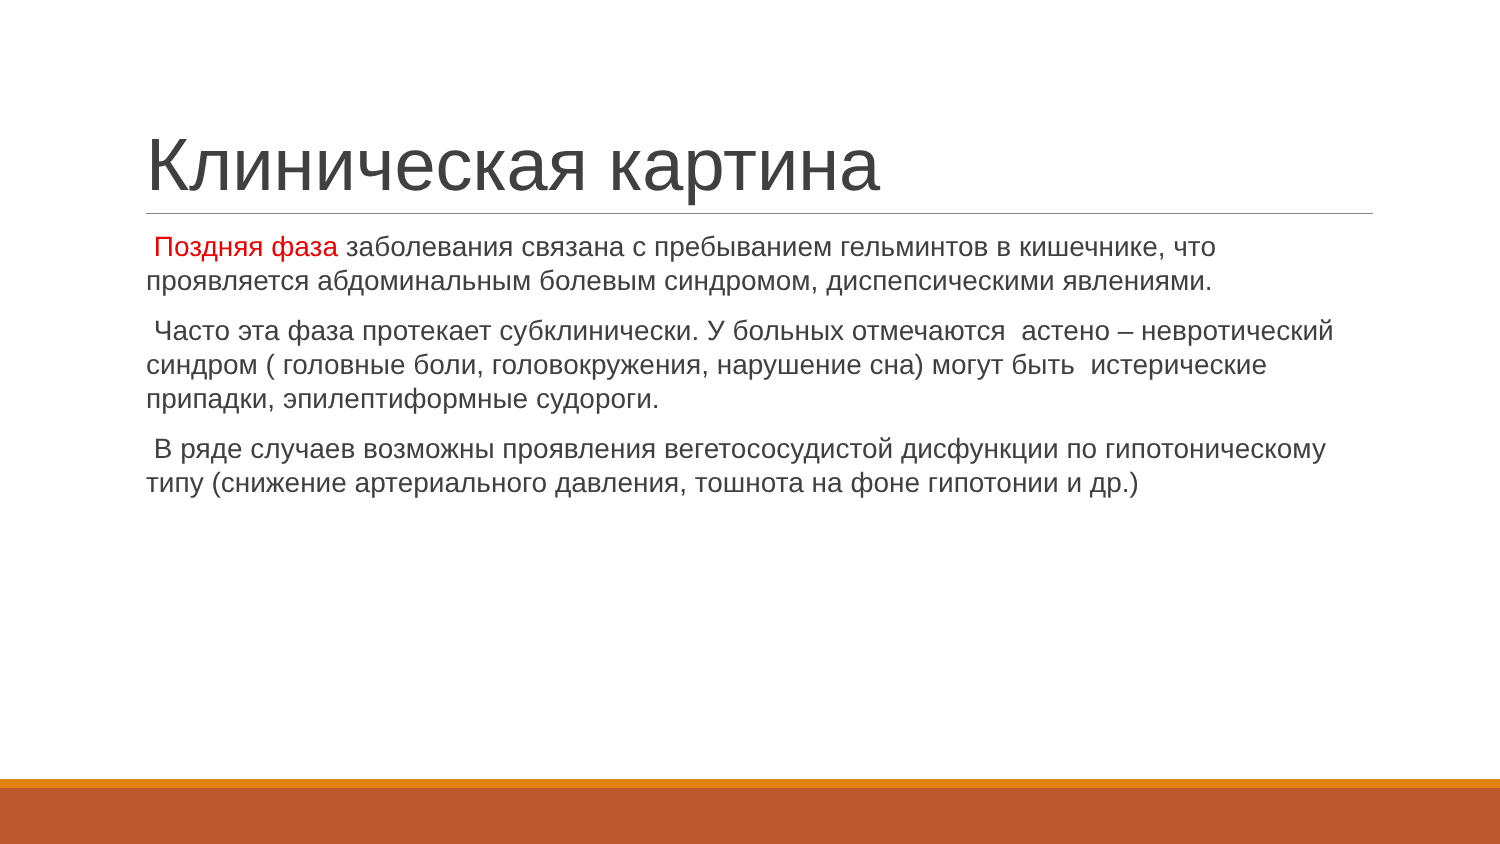Клиническая картина
Поздняя фаза заболевания связана с пребыванием гельминтов в кишечнике, что проявляется абдоминальным болевым синдромом, диспепсическими явлениями.
Часто эта фаза протекает субклинически. У больных отмечаются астено – невротический синдром ( головные боли, головокружения, нарушение сна) могут быть истерические припадки, эпилептиформные судороги.
В ряде случаев возможны проявления вегетососудистой дисфункции по гипотоническому типу (снижение артериального давления, тошнота на фоне гипотонии и др.)